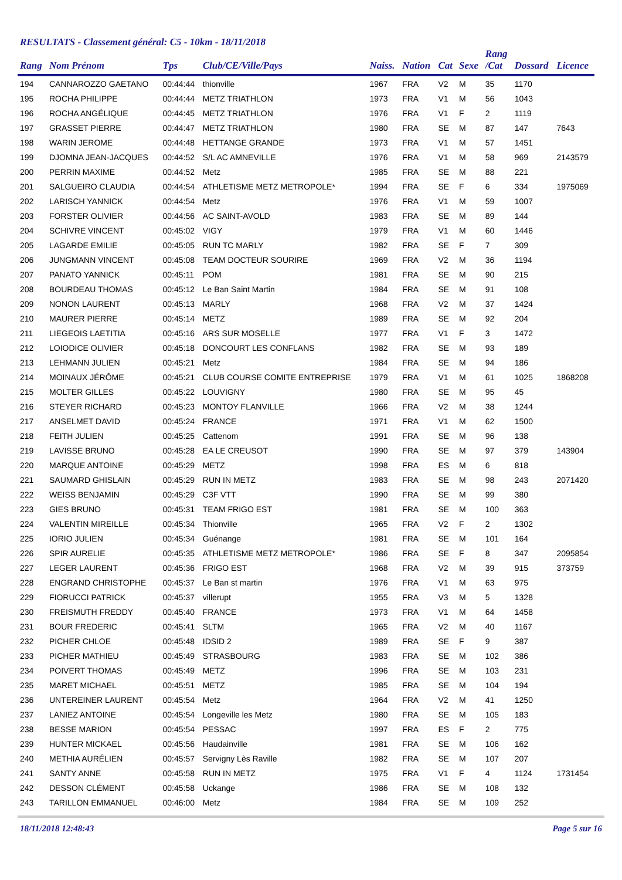RESULTATS - Classement général: C5 - 10km - 18/11/2018
| Rang | Nom Prénom | Tps | Club/CE/Ville/Pays | Naiss. | Nation | Cat | Sexe | Rang /Cat | Dossard | Licence |
| --- | --- | --- | --- | --- | --- | --- | --- | --- | --- | --- |
| 194 | CANNAROZZO GAETANO | 00:44:44 | thionville | 1967 | FRA | V2 | M | 35 | 1170 | |
| 195 | ROCHA PHILIPPE | 00:44:44 | METZ TRIATHLON | 1973 | FRA | V1 | M | 56 | 1043 | |
| 196 | ROCHA ANGÉLIQUE | 00:44:45 | METZ TRIATHLON | 1976 | FRA | V1 | F | 2 | 1119 | |
| 197 | GRASSET PIERRE | 00:44:47 | METZ TRIATHLON | 1980 | FRA | SE | M | 87 | 147 | 7643 |
| 198 | WARIN JEROME | 00:44:48 | HETTANGE GRANDE | 1973 | FRA | V1 | M | 57 | 1451 | |
| 199 | DJOMNA JEAN-JACQUES | 00:44:52 | S/L AC AMNEVILLE | 1976 | FRA | V1 | M | 58 | 969 | 2143579 |
| 200 | PERRIN MAXIME | 00:44:52 | Metz | 1985 | FRA | SE | M | 88 | 221 | |
| 201 | SALGUEIRO CLAUDIA | 00:44:54 | ATHLETISME METZ METROPOLE* | 1994 | FRA | SE | F | 6 | 334 | 1975069 |
| 202 | LARISCH YANNICK | 00:44:54 | Metz | 1976 | FRA | V1 | M | 59 | 1007 | |
| 203 | FORSTER OLIVIER | 00:44:56 | AC SAINT-AVOLD | 1983 | FRA | SE | M | 89 | 144 | |
| 204 | SCHIVRE VINCENT | 00:45:02 | VIGY | 1979 | FRA | V1 | M | 60 | 1446 | |
| 205 | LAGARDE EMILIE | 00:45:05 | RUN TC MARLY | 1982 | FRA | SE | F | 7 | 309 | |
| 206 | JUNGMANN VINCENT | 00:45:08 | TEAM DOCTEUR SOURIRE | 1969 | FRA | V2 | M | 36 | 1194 | |
| 207 | PANATO YANNICK | 00:45:11 | POM | 1981 | FRA | SE | M | 90 | 215 | |
| 208 | BOURDEAU THOMAS | 00:45:12 | Le Ban Saint Martin | 1984 | FRA | SE | M | 91 | 108 | |
| 209 | NONON LAURENT | 00:45:13 | MARLY | 1968 | FRA | V2 | M | 37 | 1424 | |
| 210 | MAURER PIERRE | 00:45:14 | METZ | 1989 | FRA | SE | M | 92 | 204 | |
| 211 | LIEGEOIS LAETITIA | 00:45:16 | ARS SUR MOSELLE | 1977 | FRA | V1 | F | 3 | 1472 | |
| 212 | LOIODICE OLIVIER | 00:45:18 | DONCOURT LES CONFLANS | 1982 | FRA | SE | M | 93 | 189 | |
| 213 | LEHMANN JULIEN | 00:45:21 | Metz | 1984 | FRA | SE | M | 94 | 186 | |
| 214 | MOINAUX JÉRÔME | 00:45:21 | CLUB COURSE COMITE ENTREPRISE | 1979 | FRA | V1 | M | 61 | 1025 | 1868208 |
| 215 | MOLTER GILLES | 00:45:22 | LOUVIGNY | 1980 | FRA | SE | M | 95 | 45 | |
| 216 | STEYER RICHARD | 00:45:23 | MONTOY FLANVILLE | 1966 | FRA | V2 | M | 38 | 1244 | |
| 217 | ANSELMET DAVID | 00:45:24 | FRANCE | 1971 | FRA | V1 | M | 62 | 1500 | |
| 218 | FEITH JULIEN | 00:45:25 | Cattenom | 1991 | FRA | SE | M | 96 | 138 | |
| 219 | LAVISSE BRUNO | 00:45:28 | EA LE CREUSOT | 1990 | FRA | SE | M | 97 | 379 | 143904 |
| 220 | MARQUE ANTOINE | 00:45:29 | METZ | 1998 | FRA | ES | M | 6 | 818 | |
| 221 | SAUMARD GHISLAIN | 00:45:29 | RUN IN METZ | 1983 | FRA | SE | M | 98 | 243 | 2071420 |
| 222 | WEISS BENJAMIN | 00:45:29 | C3F VTT | 1990 | FRA | SE | M | 99 | 380 | |
| 223 | GIES BRUNO | 00:45:31 | TEAM FRIGO EST | 1981 | FRA | SE | M | 100 | 363 | |
| 224 | VALENTIN MIREILLE | 00:45:34 | Thionville | 1965 | FRA | V2 | F | 2 | 1302 | |
| 225 | IORIO JULIEN | 00:45:34 | Guénange | 1981 | FRA | SE | M | 101 | 164 | |
| 226 | SPIR AURELIE | 00:45:35 | ATHLETISME METZ METROPOLE* | 1986 | FRA | SE | F | 8 | 347 | 2095854 |
| 227 | LEGER LAURENT | 00:45:36 | FRIGO EST | 1968 | FRA | V2 | M | 39 | 915 | 373759 |
| 228 | ENGRAND CHRISTOPHE | 00:45:37 | Le Ban st martin | 1976 | FRA | V1 | M | 63 | 975 | |
| 229 | FIORUCCI PATRICK | 00:45:37 | villerupt | 1955 | FRA | V3 | M | 5 | 1328 | |
| 230 | FREISMUTH FREDDY | 00:45:40 | FRANCE | 1973 | FRA | V1 | M | 64 | 1458 | |
| 231 | BOUR FREDERIC | 00:45:41 | SLTM | 1965 | FRA | V2 | M | 40 | 1167 | |
| 232 | PICHER CHLOE | 00:45:48 | IDSID 2 | 1989 | FRA | SE | F | 9 | 387 | |
| 233 | PICHER MATHIEU | 00:45:49 | STRASBOURG | 1983 | FRA | SE | M | 102 | 386 | |
| 234 | POIVERT THOMAS | 00:45:49 | METZ | 1996 | FRA | SE | M | 103 | 231 | |
| 235 | MARET MICHAEL | 00:45:51 | METZ | 1985 | FRA | SE | M | 104 | 194 | |
| 236 | UNTEREINER LAURENT | 00:45:54 | Metz | 1964 | FRA | V2 | M | 41 | 1250 | |
| 237 | LANIEZ ANTOINE | 00:45:54 | Longeville les Metz | 1980 | FRA | SE | M | 105 | 183 | |
| 238 | BESSE MARION | 00:45:54 | PESSAC | 1997 | FRA | ES | F | 2 | 775 | |
| 239 | HUNTER MICKAEL | 00:45:56 | Haudainville | 1981 | FRA | SE | M | 106 | 162 | |
| 240 | METHIA AURÉLIEN | 00:45:57 | Servigny Lès Raville | 1982 | FRA | SE | M | 107 | 207 | |
| 241 | SANTY ANNE | 00:45:58 | RUN IN METZ | 1975 | FRA | V1 | F | 4 | 1124 | 1731454 |
| 242 | DESSON CLÉMENT | 00:45:58 | Uckange | 1986 | FRA | SE | M | 108 | 132 | |
| 243 | TARILLON EMMANUEL | 00:46:00 | Metz | 1984 | FRA | SE | M | 109 | 252 | |
18/11/2018 12:48:43 Page 5 sur 16